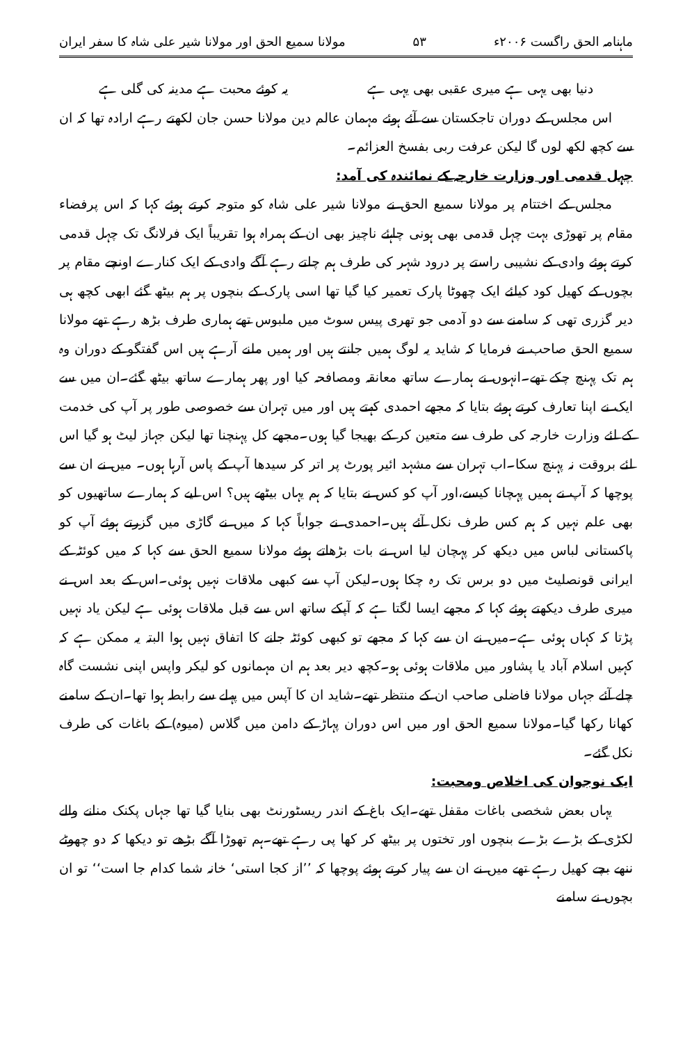ماہنامہ الحق راگست ۲۰۰۶ء ۵۳ مولانا سمیع الحق اور مولانا شیر علی شاہ کا سفر ایران
دنیا بھی یہی ہے میری عقبی بھی یہی ہے یہ کوئے محبت ہے مدینہ کی گلی ہے
اس مجلس کے دوران تاجکستان سے آئے ہوئے مہمان عالم دین مولانا حسن جان لکھتے رہے ارادہ تھا کہ ان سے کچھ لکھ لوں گا لیکن عرفت ربی بفسخ العزائم۔
چہل قدمی اور وزارت خارجہ کے نمائندہ کی آمد:
مجلس کے اختتام پر مولانا سمیع الحق نے مولانا شیر علی شاہ کو متوجہ کرتے ہوئے کہا کہ اس پرفضاء مقام پر تھوڑی بہت چہل قدمی بھی ہونی چاہئے ناچیز بھی ان کے ہمراہ ہوا تقریباً ایک فرلانگ تک چہل قدمی کرتے ہوئے وادی کے نشیبی راستے پر درود شہر کی طرف ہم چلتے رہے آگے وادی کے ایک کنارے اونچے مقام پر بچوں کے کھیل کود کیلئے ایک چھوٹا پارک تعمیر کیا گیا تھا اسی پارک کے بنچوں پر ہم بیٹھ گئے ابھی کچھ ہی دیر گزری تھی کہ سامنے سے دو آدمی جو تھری پیس سوٹ میں ملبوس تھے ہماری طرف بڑھ رہے تھے مولانا سمیع الحق صاحب نے فرمایا کہ شاید یہ لوگ ہمیں جانتے ہیں اور ہمیں ملنے آرہے ہیں اس گفتگو کے دوران وہ ہم تک پہنچ چکے تھے۔انہوں نے ہمارے ساتھ معانقہ ومصافحہ کیا اور پھر ہمارے ساتھ بیٹھ گئے۔ان میں سے ایک نے اپنا تعارف کرتے ہوئے بتایا کہ مجھے احمدی کہتے ہیں اور میں تہران سے خصوصی طور پر آپ کی خدمت کے لئے وزارت خارجہ کی طرف سے متعین کر کے بھیجا گیا ہوں۔مجھے کل پہنچنا تھا لیکن جہاز لیٹ ہو گیا اس لئے بروقت نہ پہنچ سکا۔اب تہران سے مشہد ائیر پورٹ پر اتر کر سیدھا آپ کے پاس آرہا ہوں۔ میں نے ان سے پوچھا کہ آپ نے ہمیں پہچانا کیسے،اور آپ کو کس نے بتایا کہ ہم یہاں بیٹھے ہیں؟ اس لیے کہ ہمارے ساتھیوں کو بھی علم نہیں کہ ہم کس طرف نکل آئے ہیں۔احمدی نے جواباً کہا کہ میں نے گاڑی میں گزرتے ہوئے آپ کو پاکستانی لباس میں دیکھ کر پہچان لیا اس نے بات بڑھاتے ہوئے مولانا سمیع الحق سے کہا کہ میں کوئٹہ کے ایرانی قونصلیٹ میں دو برس تک رہ چکا ہوں۔لیکن آپ سے کبھی ملاقات نہیں ہوئی۔اس کے بعد اس نے میری طرف دیکھتے ہوئے کہا کہ مجھے ایسا لگتا ہے کہ آپکے ساتھ اس سے قبل ملاقات ہوئی ہے لیکن یاد نہیں پڑتا کہ کہاں ہوئی ہے۔میں نے ان سے کہا کہ مجھے تو کبھی کوئٹہ جانے کا اتفاق نہیں ہوا البتہ یہ ممکن ہے کہ کہیں اسلام آباد یا پشاور میں ملاقات ہوئی ہو۔کچھ دیر بعد ہم ان مہمانوں کو لیکر واپس اپنی نشست گاہ چلے آئے جہاں مولانا فاضلی صاحب ان کے منتظر تھے۔شاید ان کا آپس میں پہلے سے رابطہ ہوا تھا۔ان کے سامنے کھانا رکھا گیا۔مولانا سمیع الحق اور میں اس دوران پہاڑ کے دامن میں گلاس (میوہ) کے باغات کی طرف نکل گئے۔
ایک نوجوان کی اخلاص ومحبت:
یہاں بعض شخصی باغات مقفل تھے۔ایک باغ کے اندر ریسٹورنٹ بھی بنایا گیا تھا جہاں پکنک منانے والے لکڑی کے بڑے بڑے بنچوں اور تختوں پر بیٹھ کر کھا پی رہے تھے۔ہم تھوڑا آگے بڑھے تو دیکھا کہ دو چھوٹے ننھے بچے کھیل رہے تھے میں نے ان سے پیار کرتے ہوئے پوچھا کہ ’’از کجا استی‘ خانہ شما کدام جا است‘‘ تو ان بچوں نے سامنے